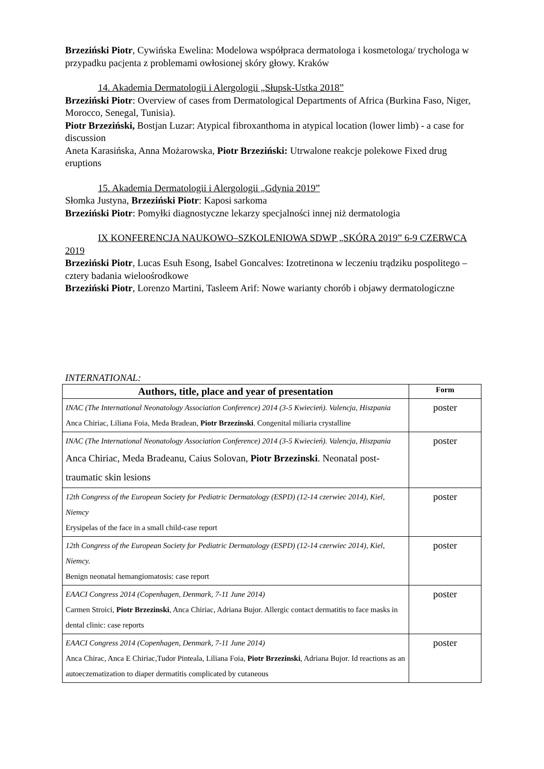Brzeziński Piotr, Cywińska Ewelina: Modelowa współpraca dermatologa i kosmetologa/ trychologa w przypadku pacjenta z problemami owłosionej skóry głowy. Kraków
14. Akademia Dermatologii i Alergologii „Słupsk-Ustka 2018”
Brzeziński Piotr: Overview of cases from Dermatological Departments of Africa (Burkina Faso, Niger, Morocco, Senegal, Tunisia).
Piotr Brzeziński, Bostjan Luzar: Atypical fibroxanthoma in atypical location (lower limb) - a case for discussion
Aneta Karasińska, Anna Możarowska, Piotr Brzeziński: Utrwalone reakcje polekowe Fixed drug eruptions
15. Akademia Dermatologii i Alergologii „Gdynia 2019”
Słomka Justyna, Brzeziński Piotr: Kaposi sarkoma
Brzeziński Piotr: Pomyłki diagnostyczne lekarzy specjalności innej niż dermatologia
IX KONFERENCJA NAUKOWO–SZKOLENIOWA SDWP „SKÓRA 2019” 6-9 CZERWCA 2019
Brzeziński Piotr, Lucas Esuh Esong, Isabel Goncalves: Izotretinona w leczeniu trądziku pospolitego – cztery badania wieloośrodkowe
Brzeziński Piotr, Lorenzo Martini, Tasleem Arif: Nowe warianty chorób i objawy dermatologiczne
INTERNATIONAL:
| Authors, title, place and year of presentation | Form |
| --- | --- |
| INAC (The International Neonatology Association Conference) 2014 (3-5 Kwiecień). Valencja, Hiszpania Anca Chiriac, Liliana Foia, Meda Bradean, Piotr Brzezinski . Congenital miliaria crystalline | poster |
| INAC (The International Neonatology Association Conference) 2014 (3-5 Kwiecień). Valencja, Hiszpania Anca Chiriac, Meda Bradeanu, Caius Solovan, Piotr Brzezinski . Neonatal post-traumatic skin lesions | poster |
| 12th Congress of the European Society for Pediatric Dermatology (ESPD) (12-14 czerwiec 2014), Kiel, Niemcy Erysipelas of the face in a small child-case report | poster |
| 12th Congress of the European Society for Pediatric Dermatology (ESPD) (12-14 czerwiec 2014), Kiel, Niemcy. Benign neonatal hemangiomatosis: case report | poster |
| EAACI Congress 2014 (Copenhagen, Denmark, 7-11 June 2014) Carmen Stroici, Piotr Brzezinski , Anca Chiriac, Adriana Bujor. Allergic contact dermatitis to face masks in dental clinic: case reports | poster |
| EAACI Congress 2014 (Copenhagen, Denmark, 7-11 June 2014) Anca Chirac, Anca E Chiriac,Tudor Pinteala, Liliana Foia, Piotr Brzezinski , Adriana Bujor. Id reactions as an autoeczematization to diaper dermatitis complicated by cutaneous | poster |